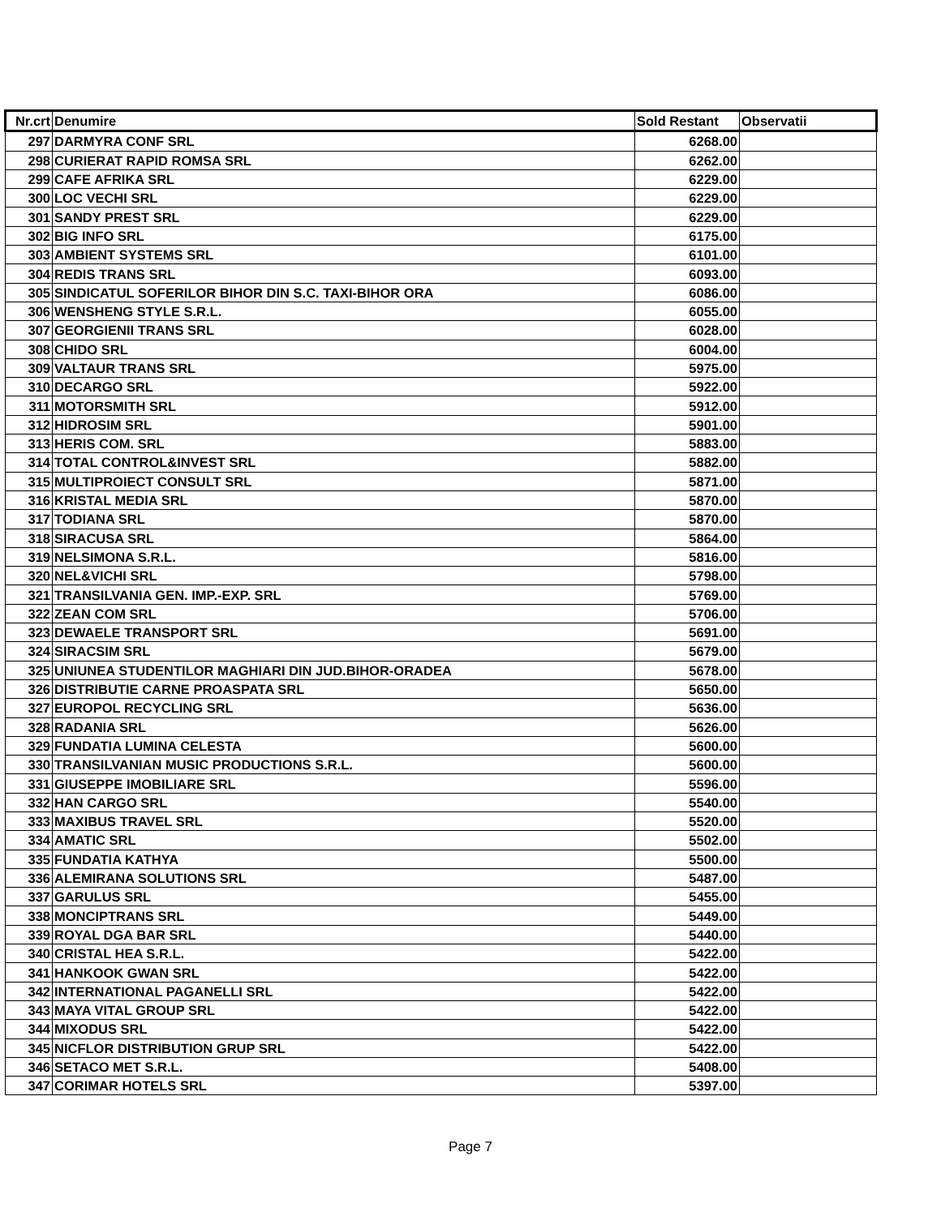| Nr.crt | Denumire | Sold Restant | Observatii |
| --- | --- | --- | --- |
| 297 | DARMYRA CONF SRL | 6268.00 | |
| 298 | CURIERAT RAPID ROMSA SRL | 6262.00 | |
| 299 | CAFE AFRIKA SRL | 6229.00 | |
| 300 | LOC VECHI SRL | 6229.00 | |
| 301 | SANDY PREST SRL | 6229.00 | |
| 302 | BIG INFO SRL | 6175.00 | |
| 303 | AMBIENT SYSTEMS SRL | 6101.00 | |
| 304 | REDIS TRANS SRL | 6093.00 | |
| 305 | SINDICATUL SOFERILOR BIHOR DIN S.C. TAXI-BIHOR ORA | 6086.00 | |
| 306 | WENSHENG STYLE S.R.L. | 6055.00 | |
| 307 | GEORGIENII TRANS SRL | 6028.00 | |
| 308 | CHIDO SRL | 6004.00 | |
| 309 | VALTAUR TRANS SRL | 5975.00 | |
| 310 | DECARGO SRL | 5922.00 | |
| 311 | MOTORSMITH SRL | 5912.00 | |
| 312 | HIDROSIM SRL | 5901.00 | |
| 313 | HERIS COM. SRL | 5883.00 | |
| 314 | TOTAL CONTROL&INVEST SRL | 5882.00 | |
| 315 | MULTIPROIECT CONSULT SRL | 5871.00 | |
| 316 | KRISTAL MEDIA SRL | 5870.00 | |
| 317 | TODIANA SRL | 5870.00 | |
| 318 | SIRACUSA SRL | 5864.00 | |
| 319 | NELSIMONA S.R.L. | 5816.00 | |
| 320 | NEL&VICHI SRL | 5798.00 | |
| 321 | TRANSILVANIA GEN. IMP.-EXP. SRL | 5769.00 | |
| 322 | ZEAN COM SRL | 5706.00 | |
| 323 | DEWAELE TRANSPORT SRL | 5691.00 | |
| 324 | SIRACSIM SRL | 5679.00 | |
| 325 | UNIUNEA STUDENTILOR MAGHIARI DIN JUD.BIHOR-ORADEA | 5678.00 | |
| 326 | DISTRIBUTIE CARNE PROASPATA SRL | 5650.00 | |
| 327 | EUROPOL RECYCLING SRL | 5636.00 | |
| 328 | RADANIA SRL | 5626.00 | |
| 329 | FUNDATIA LUMINA CELESTA | 5600.00 | |
| 330 | TRANSILVANIAN MUSIC PRODUCTIONS S.R.L. | 5600.00 | |
| 331 | GIUSEPPE IMOBILIARE SRL | 5596.00 | |
| 332 | HAN CARGO SRL | 5540.00 | |
| 333 | MAXIBUS TRAVEL SRL | 5520.00 | |
| 334 | AMATIC SRL | 5502.00 | |
| 335 | FUNDATIA KATHYA | 5500.00 | |
| 336 | ALEMIRANA SOLUTIONS SRL | 5487.00 | |
| 337 | GARULUS SRL | 5455.00 | |
| 338 | MONCIPTRANS SRL | 5449.00 | |
| 339 | ROYAL DGA BAR SRL | 5440.00 | |
| 340 | CRISTAL HEA S.R.L. | 5422.00 | |
| 341 | HANKOOK GWAN SRL | 5422.00 | |
| 342 | INTERNATIONAL PAGANELLI SRL | 5422.00 | |
| 343 | MAYA VITAL GROUP SRL | 5422.00 | |
| 344 | MIXODUS SRL | 5422.00 | |
| 345 | NICFLOR DISTRIBUTION GRUP SRL | 5422.00 | |
| 346 | SETACO MET S.R.L. | 5408.00 | |
| 347 | CORIMAR HOTELS SRL | 5397.00 | |
Page 7